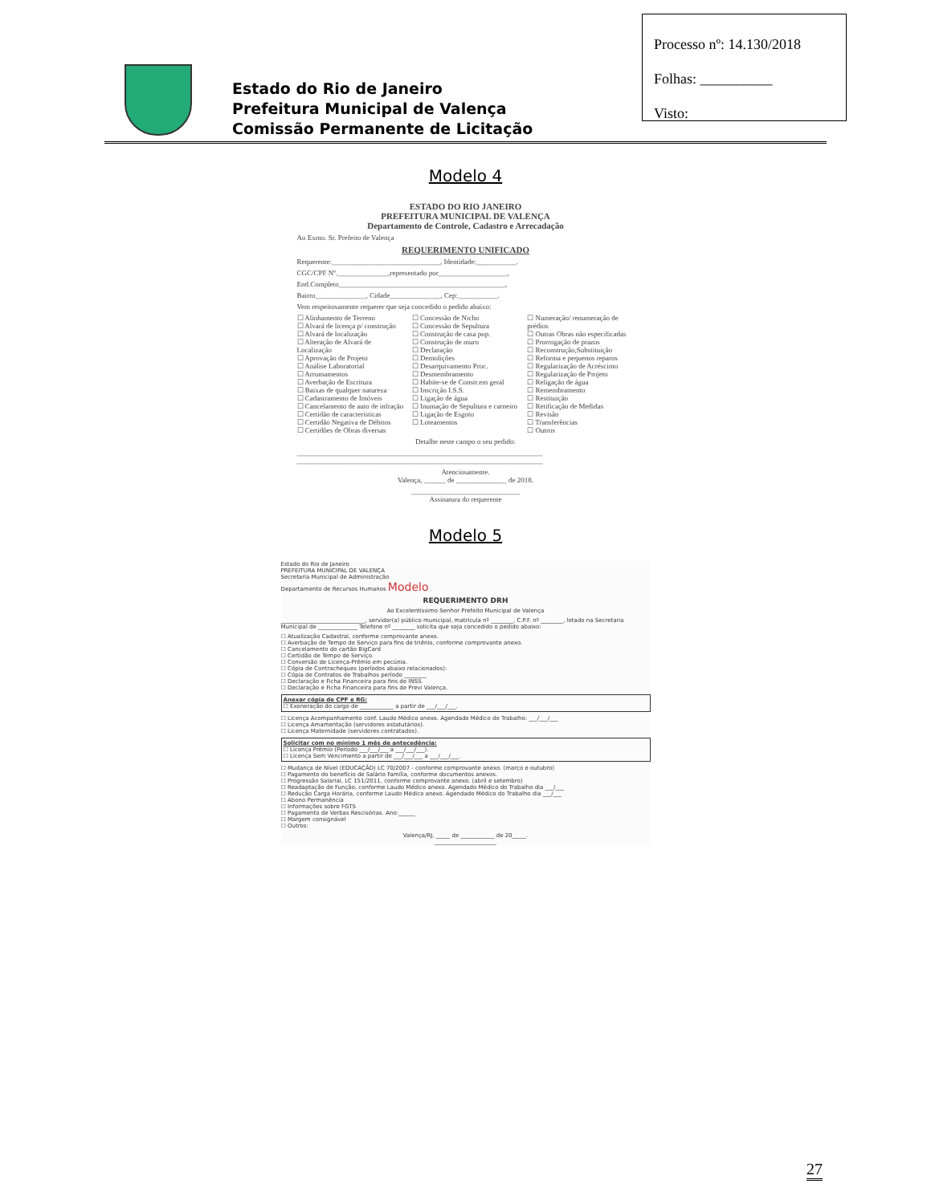Estado do Rio de Janeiro
Prefeitura Municipal de Valença
Comissão Permanente de Licitação
Processo nº: 14.130/2018
Folhas: __________
Visto:
Modelo 4
ESTADO DO RIO JANEIRO
PREFEITURA MUNICIPAL DE VALENÇA
Departamento de Controle, Cadastro e Arrecadação
Ao Exmo. Sr. Prefeito de Valença
REQUERIMENTO UNIFICADO
Requerente:______________________________, Identidade:___________.
CGC/CPF Nº.______________,representado por___________________,
End.Completo______________________________________________,
Bairro______________, Cidade______________, Cep:___________.
Vem respeitosamente requerer que seja concedido o pedido abaixo:
☐ Alinhamento de Terreno
☐ Alvará de licença p/ construção
☐ Alvará de localização
☐ Alteração de Alvará de Localização
☐ Aprovação de Projeto
☐ Análise Laboratorial
☐ Arrumamentos
☐ Averbação de Escritura
☐ Baixas de qualquer natureza
☐ Cadastramento de Imóveis
☐ Cancelamento de auto de infração
☐ Certidão de características
☐ Certidão Negativa de Débitos
☐ Certidões de Obras diversas
☐ Concessão de Nicho
☐ Concessão de Sepultura
☐ Construção de casa pop.
☐ Construção de muro
☐ Declaração
☐ Demolições
☐ Desarquivamento Proc.
☐ Desmembramento
☐ Habite-se de Constr.em geral
☐ Inscrição I.S.S.
☐ Ligação de água
☐ Inumação de Sepultura e carneiro
☐ Ligação de Esgoto
☐ Loteamentos
☐ Numeração/ renumeração de prédios
☐ Outras Obras não especificadas
☐ Prorrogação de prazos
☐ Reconstrução,Substituição
☐ Reforma e pequenos reparos
☐ Regularização de Acréscimo
☐ Regularização de Projeto
☐ Religação de água
☐ Remembramento
☐ Restituição
☐ Retificação de Medidas
☐ Revisão
☐ Transferências
☐ Outros
Detalhe neste campo o seu pedido:
____________________________________________________________________
____________________________________________________________________
Atenciosamente.
Valença, ______ de ______________ de 2018.
______________________________
Assinatura do requerente
Modelo 5
Estado do Rio de Janeiro
PREFEITURA MUNICIPAL DE VALENÇA
Secretaria Municipal de Administração
Departamento de Recursos Humanos Modelo
REQUERIMENTO DRH
Ao Excelentíssimo Senhor Prefeito Municipal de Valença
______________________________, servidor(a) público municipal, matrícula nº ________, C.P.F. nº ________, lotado na Secretaria Municipal de ______________ Telefone nº ________ solicita que seja concedido o pedido abaixo:
☐ Atualização Cadastral, conforme comprovante anexo.
☐ Averbação de Tempo de Serviço para fins de triênio, conforme comprovante anexo.
☐ Cancelamento do cartão BigCard
☐ Certidão de Tempo de Serviço.
☐ Conversão de Licença-Prêmio em pecúnia.
☐ Cópia de Contracheques (períodos abaixo relacionados):
☐ Cópia de Contratos de Trabalhos período ________
☐ Declaração e Ficha Financeira para fins de INSS.
☐ Declaração e Ficha Financeira para fins de Previ Valença.
Anexar cópia de CPF e RG:
☐ Exoneração do cargo de ____________ a partir de ___/___/___.
☐ Licença Acompanhamento conf. Laudo Médico anexo. Agendado Médico do Trabalho: ___/___/___
☐ Licença Amamentação (servidores estatutários).
☐ Licença Maternidade (servidores contratados).
Solicitar com no mínimo 1 mês de antecedência:
☐ Licença Prêmio (Período ___/___/___ a ___/___/___).
☐ Licença Sem Vencimento a partir de ___/___/___ a ___/___/___.
☐ Mudança de Nível (EDUCAÇÃO) LC 70/2007 - conforme comprovante anexo. (março e outubro)
☐ Pagamento do benefício de Salário Família, conforme documentos anexos.
☐ Progressão Salarial, LC 151/2011, conforme comprovante anexo. (abril e setembro)
☐ Readaptação de Função, conforme Laudo Médico anexo. Agendado Médico do Trabalho dia ___/___
☐ Redução Carga Horária, conforme Laudo Médico anexo. Agendado Médico do Trabalho dia ___/___
☐ Abono Permanência
☐ Informações sobre FGTS
☐ Pagamento de Verbas Rescisórias. Ano:______
☐ Margem consignável
☐ Outros:
Valença/RJ, _____ de ____________ de 20_____.
______________________
27